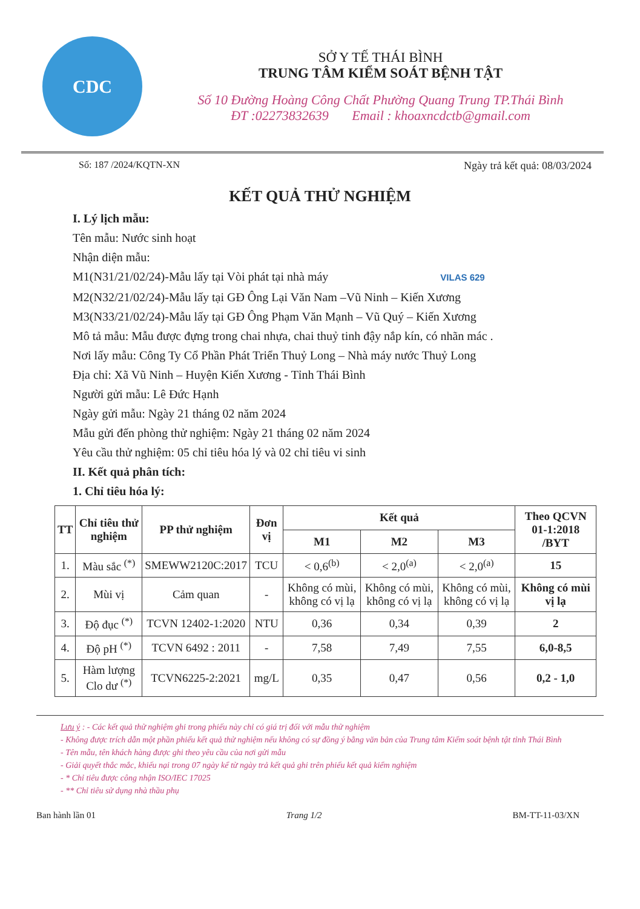CDC
SỞ Y TẾ THÁI BÌNH
TRUNG TÂM KIỂM SOÁT BỆNH TẬT
Số 10 Đường Hoàng Công Chất Phường Quang Trung TP.Thái Bình
ĐT :02273832639 Email : khoaxncdctb@gmail.com
Số: 187 /2024/KQTN-XN Ngày trả kết quả: 08/03/2024
KẾT QUẢ THỬ NGHIỆM
I. Lý lịch mẫu:
Tên mẫu: Nước sinh hoạt
Nhận diện mẫu:
M1(N31/21/02/24)-Mẫu lấy tại Vòi phát tại nhà máy VILAS 629
M2(N32/21/02/24)-Mẫu lấy tại GĐ Ông Lại Văn Nam –Vũ Ninh – Kiến Xương
M3(N33/21/02/24)-Mẫu lấy tại GĐ Ông Phạm Văn Mạnh – Vũ Quý – Kiến Xương
Mô tả mẫu: Mẫu được đựng trong chai nhựa, chai thuỷ tinh đậy nắp kín, có nhãn mác .
Nơi lấy mẫu: Công Ty Cổ Phần Phát Triển Thuỷ Long – Nhà máy nước Thuỷ Long
Địa chỉ: Xã Vũ Ninh – Huyện Kiến Xương - Tỉnh Thái Bình
Người gửi mẫu: Lê Đức Hạnh
Ngày gửi mẫu: Ngày 21 tháng 02 năm 2024
Mẫu gửi đến phòng thử nghiệm: Ngày 21 tháng 02 năm 2024
Yêu cầu thử nghiệm: 05 chỉ tiêu hóa lý và 02 chỉ tiêu vi sinh
II. Kết quả phân tích:
1. Chỉ tiêu hóa lý:
| TT | Chỉ tiêu thử nghiệm | PP thử nghiệm | Đơn vị | Kết quả | | | Theo QCVN 01-1:2018 /BYT |
| --- | --- | --- | --- | --- | --- | --- | --- |
| | | | | M1 | M2 | M3 | |
| 1. | Màu sắc <sup>(*)</sup> | SMEWW2120C:2017 | TCU | < 0,6<sup>(b)</sup> | < 2,0<sup>(a)</sup> | < 2,0<sup>(a)</sup> | 15 |
| 2. | Mùi vị | Cảm quan | - | Không có mùi, không có vị lạ | Không có mùi, không có vị lạ | Không có mùi, không có vị lạ | Không có mùi vị lạ |
| 3. | Độ đục <sup>(*)</sup> | TCVN 12402-1:2020 | NTU | 0,36 | 0,34 | 0,39 | 2 |
| 4. | Độ pH <sup>(*)</sup> | TCVN 6492 : 2011 | - | 7,58 | 7,49 | 7,55 | 6,0-8,5 |
| 5. | Hàm lượng Clo dư <sup>(*)</sup> | TCVN6225-2:2021 | mg/L | 0,35 | 0,47 | 0,56 | 0,2 - 1,0 |
Lưu ý : - Các kết quả thử nghiệm ghi trong phiếu này chỉ có giá trị đối với mẫu thử nghiệm
- Không được trích dẫn một phần phiếu kết quả thử nghiệm nếu không có sự đồng ý bằng văn bản của Trung tâm Kiểm soát bệnh tật tỉnh Thái Bình
- Tên mẫu, tên khách hàng được ghi theo yêu cầu của nơi gửi mẫu
- Giải quyết thắc mắc, khiếu nại trong 07 ngày kể từ ngày trả kết quả ghi trên phiếu kết quả kiểm nghiệm
- * Chỉ tiêu được công nhận ISO/IEC 17025
- ** Chỉ tiêu sử dụng nhà thầu phụ
Ban hành lần 01 Trang 1/2 BM-TT-11-03/XN